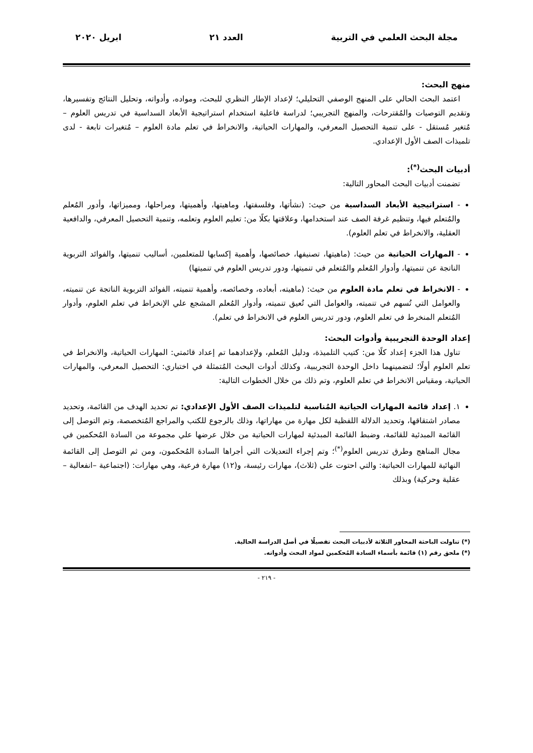مجلة البحث العلمي في التربية العدد ٢١ ابريل ٢٠٢٠
منهج البحث:
اعتمد البحث الحالي على المنهج الوصفي التحليلي؛ لإعداد الإطار النظري للبحث، ومواده، وأدواته، وتحليل النتائج وتفسيرها، وتقديم التوصيات والمُقترحات، والمنهج التجريبي؛ لدراسة فاعلية استخدام استراتيجية الأبعاد السداسية في تدريس العلوم – مُتغير مُستقل - على تنمية التحصيل المعرفي، والمهارات الحياتية، والانخراط في تعلم مادة العلوم – مُتغيرات تابعة - لدى تلميذات الصف الأول الإعدادي.
أدبيات البحث<sup>(*)</sup>:
تضمنت أدبيات البحث المحاور التالية:
- استراتيجية الأبعاد السداسية من حيث: (نشأتها، وفلسفتها، وماهيتها، وأهميتها، ومراحلها، ومميزاتها، وأدور المُعلم والمُتعلم فيها، وتنظيم غرفة الصف عند استخدامها، وعلاقتها بكلًا من: تعليم العلوم وتعلمه، وتنمية التحصيل المعرفي، والدافعية العقلية، والانخراط في تعلم العلوم).
- المهارات الحياتية من حيث: (ماهيتها، تصنيفها، خصائصها، وأهمية إكسابها للمتعلمين، أساليب تنميتها، والفوائد التربوية الناتجة عن تنميتها، وأدوار المُعلم والمُتعلم في تنميتها، ودور تدريس العلوم في تنميتها)
- الانخراط في تعلم مادة العلوم من حيث: (ماهيته، أبعاده، وخصائصه، وأهمية تنميته، الفوائد التربوية الناتجة عن تنميته، والعوامل التي تُسهم في تنميته، والعوامل التي تُعيق تنميته، وأدوار المُعلم المشجع علي الإنخراط في تعلم العلوم، وأدوار المُتعلم المنخرط في تعلم العلوم، ودور تدريس العلوم في الانخراط في تعلم).
إعداد الوحدة التجريبية وأدوات البحث:
تناول هذا الجزء إعداد كلًا من: كتيب التلميذة، ودليل المُعلم، ولإعدادهما تم إعداد قائمتي: المهارات الحياتية، والانخراط في تعلم العلوم أولًا؛ لتضمينهما داخل الوحدة التجريبية، وكذلك أدوات البحث المُتمثلة في اختباري: التحصيل المعرفي، والمهارات الحياتية، ومقياس الانخراط في تعلم العلوم، وتم ذلك من خلال الخطوات التالية:
١. إعداد قائمة المهارات الحياتية المُناسبة لتلميذات الصف الأول الإعدادي: تم تحديد الهدف من القائمة، وتحديد مصادر اشتقاقها، وتحديد الدلالة اللفظية لكل مهارة من مهاراتها، وذلك بالرجوع للكتب والمراجع المُتخصصة، وتم التوصل إلى القائمة المبدئية للقائمة، وضبط القائمة المبدئية لمهارات الحياتية من خلال عرضها علي مجموعة من السادة المُحكمين في مجال المناهج وطرق تدريس العلوم<sup>(*)</sup>؛ وتم إجراء التعديلات التي أجراها السادة المُحكمون، ومن ثم التوصل إلى القائمة النهائية للمهارات الحياتية: والتي احتوت علي (ثلاث)، مهارات رئيسة، و(١٢) مهارة فرعية، وهي مهارات: (اجتماعية –انفعالية –عقلية وحركية) وبذلك
(*) تناولت الباحثة المحاور الثلاثة لأدبيات البحث تفصيلًا في أصل الدراسة الحالية.
(*) ملحق رقم (١) قائمة بأسماء السادة المُحكمين لمواد البحث وأدواته.
- ٢١٩ -